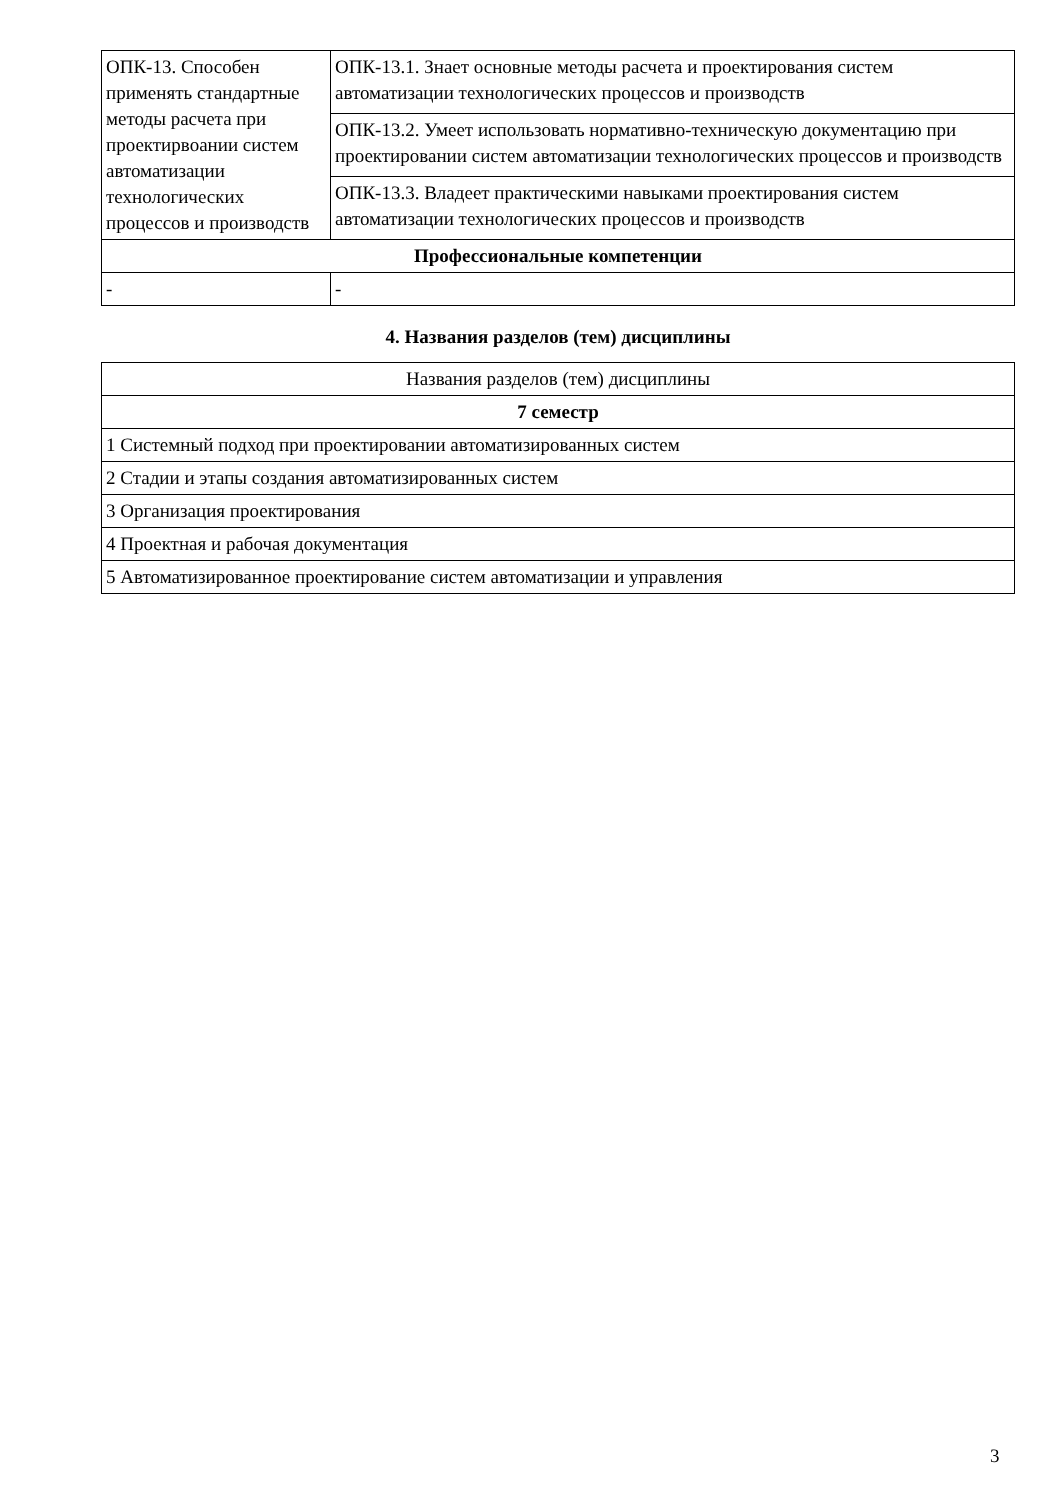| ОПК-13. Способен применять стандартные методы расчета при проектирвоании систем автоматизации технологических процессов и производств | ОПК-13.1. Знает основные методы расчета и проектирования систем автоматизации технологических процессов и производств |
| | ОПК-13.2. Умеет использовать нормативно-техническую документацию при проектировании систем автоматизации технологических процессов и производств |
| | ОПК-13.3. Владеет практическими навыками проектирования систем автоматизации технологических процессов и производств |
| Профессиональные компетенции | |
| - | - |
4. Названия разделов (тем) дисциплины
| Названия разделов (тем) дисциплины |
| 7 семестр |
| 1 Системный подход при проектировании автоматизированных систем |
| 2 Стадии и этапы создания автоматизированных систем |
| 3 Организация проектирования |
| 4 Проектная и рабочая документация |
| 5 Автоматизированное проектирование систем автоматизации и управления |
3